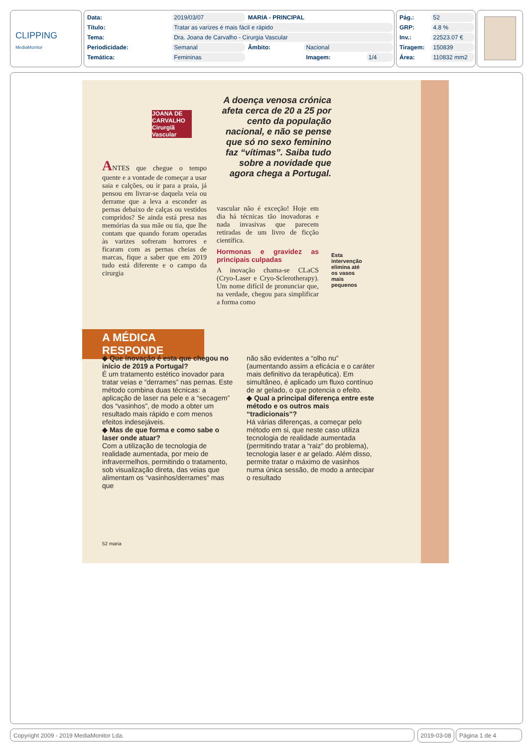CLIPPING
MediaMonitor
| Data: | 2019/03/07 | MARIA - PRINCIPAL | | |
| Título: | Tratar as varizes é mais fácil e rápido | | | |
| Tema: | Dra. Joana de Carvalho - Cirurgia Vascular | | | |
| Periodicidade: | Semanal | Âmbito: | Nacional | |
| Temática: | Femininas | | Imagem: | 1/4 |
| Pág.: | 52 |
| GRP: | 4.8 % |
| Inv.: | 22523.07 € |
| Tiragem: | 150839 |
| Área: | 110832 mm2 |
JOANA DE CARVALHO Cirurgiã Vascular
ANTES que chegue o tempo quente e a vontade de começar a usar saia e calções, ou ir para a praia, já pensou em livrar-se daquela veia ou derrame que a leva a esconder as pernas debaixo de calças ou vestidos compridos? Se ainda está presa nas memórias da sua mãe ou tia, que lhe contam que quando foram operadas às varizes sofreram horrores e ficaram com as pernas cheias de marcas, fique a saber que em 2019 tudo está diferente e o campo da cirurgia
A doença venosa crónica afeta cerca de 20 a 25 por cento da população nacional, e não se pense que só no sexo feminino faz “vítimas”. Saiba tudo sobre a novidade que agora chega a Portugal.
vascular não é exceção! Hoje em dia há técnicas tão inovadoras e nada invasivas que parecem retiradas de um livro de ficção científica.
Hormonas e gravidez as principais culpadas
A inovação chama-se CLaCS (Cryo-Laser e Cryo-Sclerotherapy). Um nome difícil de pronunciar que, na verdade, chegou para simplificar a forma como
Esta intervenção elimina até os vasos mais pequenos
A MÉDICA RESPONDE
◆ Que inovação é esta que chegou no início de 2019 a Portugal?
É um tratamento estético inovador para tratar veias e “derrames” nas pernas. Este método combina duas técnicas: a aplicação de laser na pele e a “secagem” dos “vasinhos”, de modo a obter um resultado mais rápido e com menos efeitos indesejáveis.
◆ Mas de que forma e como sabe o laser onde atuar?
Com a utilização de tecnologia de realidade aumentada, por meio de infravermelhos, permitindo o tratamento, sob visualização direta, das veias que alimentam os “vasinhos/derrames” mas que
não são evidentes a “olho nu” (aumentando assim a eficácia e o caráter mais definitivo da terapêutica). Em simultâneo, é aplicado um fluxo contínuo de ar gelado, o que potencia o efeito.
◆ Qual a principal diferença entre este método e os outros mais “tradicionais”?
Há várias diferenças, a começar pelo método em si, que neste caso utiliza tecnologia de realidade aumentada (permitindo tratar a “raiz” do problema), tecnologia laser e ar gelado. Além disso, permite tratar o máximo de vasinhos numa única sessão, de modo a antecipar o resultado
52 maria
Copyright 2009 - 2019 MediaMonitor Lda. 2019-03-08 Página 1 de 4